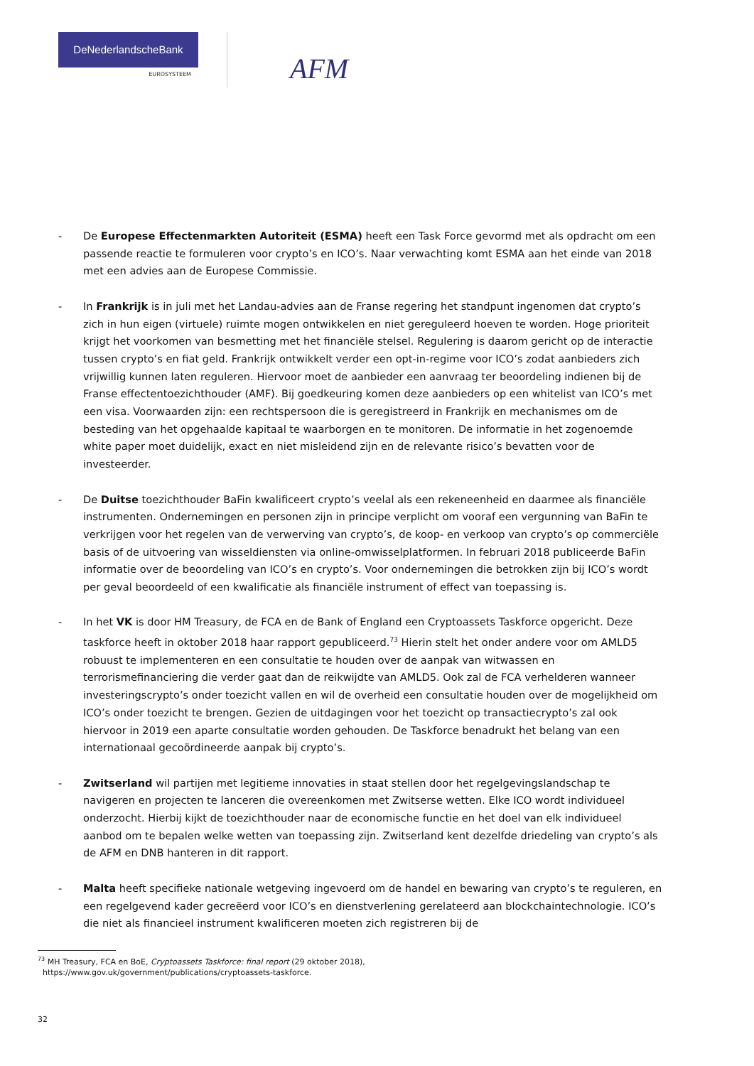DeNederlandscheBank
EUROSYSTEEM
AFM
- De Europese Effectenmarkten Autoriteit (ESMA) heeft een Task Force gevormd met als opdracht om een passende reactie te formuleren voor crypto’s en ICO’s. Naar verwachting komt ESMA aan het einde van 2018 met een advies aan de Europese Commissie.
- In Frankrijk is in juli met het Landau-advies aan de Franse regering het standpunt ingenomen dat crypto’s zich in hun eigen (virtuele) ruimte mogen ontwikkelen en niet gereguleerd hoeven te worden. Hoge prioriteit krijgt het voorkomen van besmetting met het financiële stelsel. Regulering is daarom gericht op de interactie tussen crypto’s en fiat geld. Frankrijk ontwikkelt verder een opt-in-regime voor ICO’s zodat aanbieders zich vrijwillig kunnen laten reguleren. Hiervoor moet de aanbieder een aanvraag ter beoordeling indienen bij de Franse effectentoezichthouder (AMF). Bij goedkeuring komen deze aanbieders op een whitelist van ICO’s met een visa. Voorwaarden zijn: een rechtspersoon die is geregistreerd in Frankrijk en mechanismes om de besteding van het opgehaalde kapitaal te waarborgen en te monitoren. De informatie in het zogenoemde white paper moet duidelijk, exact en niet misleidend zijn en de relevante risico’s bevatten voor de investeerder.
- De Duitse toezichthouder BaFin kwalificeert crypto’s veelal als een rekeneenheid en daarmee als financiële instrumenten. Ondernemingen en personen zijn in principe verplicht om vooraf een vergunning van BaFin te verkrijgen voor het regelen van de verwerving van crypto’s, de koop- en verkoop van crypto’s op commerciële basis of de uitvoering van wisseldiensten via online-omwisselplatformen. In februari 2018 publiceerde BaFin informatie over de beoordeling van ICO’s en crypto’s. Voor ondernemingen die betrokken zijn bij ICO’s wordt per geval beoordeeld of een kwalificatie als financiële instrument of effect van toepassing is.
- In het VK is door HM Treasury, de FCA en de Bank of England een Cryptoassets Taskforce opgericht. Deze taskforce heeft in oktober 2018 haar rapport gepubliceerd.<sup>73</sup> Hierin stelt het onder andere voor om AMLD5 robuust te implementeren en een consultatie te houden over de aanpak van witwassen en terrorismefinanciering die verder gaat dan de reikwijdte van AMLD5. Ook zal de FCA verhelderen wanneer investeringscrypto’s onder toezicht vallen en wil de overheid een consultatie houden over de mogelijkheid om ICO’s onder toezicht te brengen. Gezien de uitdagingen voor het toezicht op transactiecrypto’s zal ook hiervoor in 2019 een aparte consultatie worden gehouden. De Taskforce benadrukt het belang van een internationaal gecoördineerde aanpak bij crypto’s.
- Zwitserland wil partijen met legitieme innovaties in staat stellen door het regelgevingslandschap te navigeren en projecten te lanceren die overeenkomen met Zwitserse wetten. Elke ICO wordt individueel onderzocht. Hierbij kijkt de toezichthouder naar de economische functie en het doel van elk individueel aanbod om te bepalen welke wetten van toepassing zijn. Zwitserland kent dezelfde driedeling van crypto’s als de AFM en DNB hanteren in dit rapport.
- Malta heeft specifieke nationale wetgeving ingevoerd om de handel en bewaring van crypto’s te reguleren, en een regelgevend kader gecreëerd voor ICO’s en dienstverlening gerelateerd aan blockchaintechnologie. ICO’s die niet als financieel instrument kwalificeren moeten zich registreren bij de
<sup>73</sup> MH Treasury, FCA en BoE, Cryptoassets Taskforce: final report (29 oktober 2018),
https://www.gov.uk/government/publications/cryptoassets-taskforce.
32